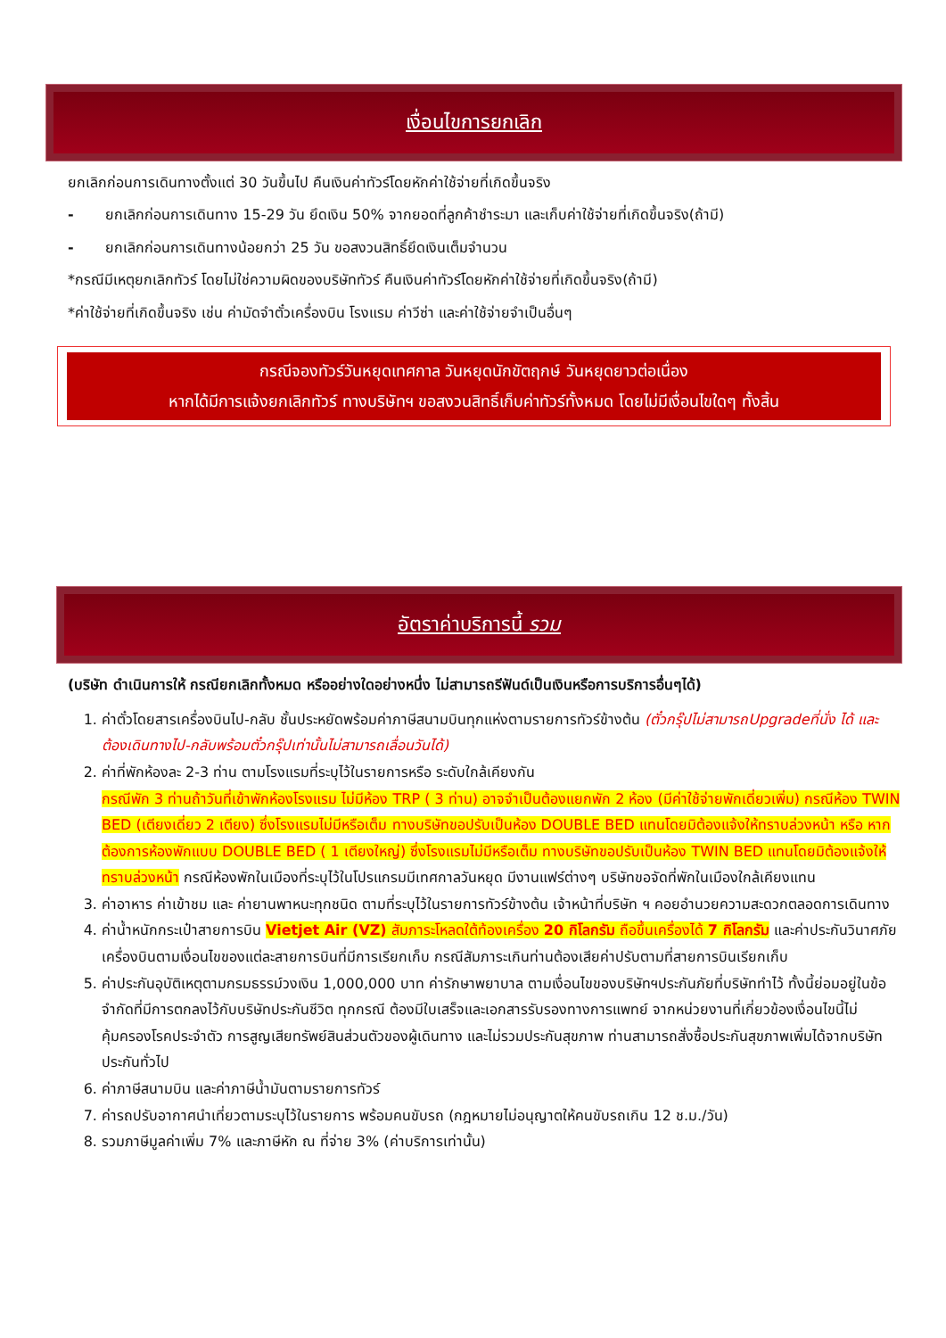เงื่อนไขการยกเลิก
ยกเลิกก่อนการเดินทางตั้งแต่ 30 วันขึ้นไป คืนเงินค่าทัวร์โดยหักค่าใช้จ่ายที่เกิดขึ้นจริง
- ยกเลิกก่อนการเดินทาง 15-29 วัน ยึดเงิน 50% จากยอดที่ลูกค้าชำระมา และเก็บค่าใช้จ่ายที่เกิดขึ้นจริง(ถ้ามี)
- ยกเลิกก่อนการเดินทางน้อยกว่า 25 วัน ขอสงวนสิทธิ์ยึดเงินเต็มจำนวน
*กรณีมีเหตุยกเลิกทัวร์ โดยไม่ใช่ความผิดของบริษัททัวร์ คืนเงินค่าทัวร์โดยหักค่าใช้จ่ายที่เกิดขึ้นจริง(ถ้ามี)
*ค่าใช้จ่ายที่เกิดขึ้นจริง เช่น ค่ามัดจำตั๋วเครื่องบิน โรงแรม ค่าวีซ่า และค่าใช้จ่ายจำเป็นอื่นๆ
กรณีจองทัวร์วันหยุดเทศกาล วันหยุดนักขัตฤกษ์ วันหยุดยาวต่อเนื่อง
หากได้มีการแจ้งยกเลิกทัวร์ ทางบริษัทฯ ขอสงวนสิทธิ์เก็บค่าทัวร์ทั้งหมด โดยไม่มีเงื่อนไขใดๆ ทั้งสิ้น
อัตราค่าบริการนี้ รวม
(บริษัท ดำเนินการให้ กรณียกเลิกทั้งหมด หรืออย่างใดอย่างหนึ่ง ไม่สามารถรีฟันด์เป็นเงินหรือการบริการอื่นๆได้)
1. ค่าตั๋วโดยสารเครื่องบินไป-กลับ ชั้นประหยัดพร้อมค่าภาษีสนามบินทุกแห่งตามรายการทัวร์ข้างต้น (ตั๋วกรุ๊ปไม่สามารถUpgradeที่นั่ง ได้ และต้องเดินทางไป-กลับพร้อมตั๋วกรุ๊ปเท่านั้นไม่สามารถเลื่อนวันได้)
2. ค่าที่พักห้องละ 2-3 ท่าน ตามโรงแรมที่ระบุไว้ในรายการหรือ ระดับใกล้เคียงกัน
กรณีพัก 3 ท่านถ้าวันที่เข้าพักห้องโรงแรม ไม่มีห้อง TRP ( 3 ท่าน) อาจจำเป็นต้องแยกพัก 2 ห้อง (มีค่าใช้จ่ายพักเดี่ยวเพิ่ม) กรณีห้อง TWIN BED (เตียงเดี่ยว 2 เตียง) ซึ่งโรงแรมไม่มีหรือเต็ม ทางบริษัทขอปรับเป็นห้อง DOUBLE BED แทนโดยมิต้องแจ้งให้ทราบล่วงหน้า หรือ หากต้องการห้องพักแบบ DOUBLE BED ( 1 เตียงใหญ่) ซึ่งโรงแรมไม่มีหรือเต็ม ทางบริษัทขอปรับเป็นห้อง TWIN BED แทนโดยมิต้องแจ้งให้ทราบล่วงหน้า กรณีห้องพักในเมืองที่ระบุไว้ในโปรแกรมมีเทศกาลวันหยุด มีงานแฟร์ต่างๆ บริษัทขอจัดที่พักในเมืองใกล้เคียงแทน
3. ค่าอาหาร ค่าเข้าชม และ ค่ายานพาหนะทุกชนิด ตามที่ระบุไว้ในรายการทัวร์ข้างต้น เจ้าหน้าที่บริษัท ฯ คอยอำนวยความสะดวกตลอดการเดินทาง
4. ค่าน้ำหนักกระเป๋าสายการบิน Vietjet Air (VZ) สัมภาระโหลดใต้ท้องเครื่อง 20 กิโลกรัม ถือขึ้นเครื่องได้ 7 กิโลกรัม และค่าประกันวินาศภัยเครื่องบินตามเงื่อนไขของแต่ละสายการบินที่มีการเรียกเก็บ กรณีสัมภาระเกินท่านต้องเสียค่าปรับตามที่สายการบินเรียกเก็บ
5. ค่าประกันอุบัติเหตุตามกรมธรรม์วงเงิน 1,000,000 บาท ค่ารักษาพยาบาล ตามเงื่อนไขของบริษัทฯประกันภัยที่บริษัททำไว้ ทั้งนี้ย่อมอยู่ในข้อจำกัดที่มีการตกลงไว้กับบริษัทประกันชีวิต ทุกกรณี ต้องมีใบเสร็จและเอกสารรับรองทางการแพทย์ จากหน่วยงานที่เกี่ยวข้องเงื่อนไขนี้ไม่คุ้มครองโรคประจำตัว การสูญเสียทรัพย์สินส่วนตัวของผู้เดินทาง และไม่รวมประกันสุขภาพ ท่านสามารถสั่งซื้อประกันสุขภาพเพิ่มได้จากบริษัทประกันทั่วไป
6. ค่าภาษีสนามบิน และค่าภาษีน้ำมันตามรายการทัวร์
7. ค่ารถปรับอากาศนำเที่ยวตามระบุไว้ในรายการ พร้อมคนขับรถ (กฎหมายไม่อนุญาตให้คนขับรถเกิน 12 ช.ม./วัน)
8. รวมภาษีมูลค่าเพิ่ม 7% และภาษีหัก ณ ที่จ่าย 3% (ค่าบริการเท่านั้น)